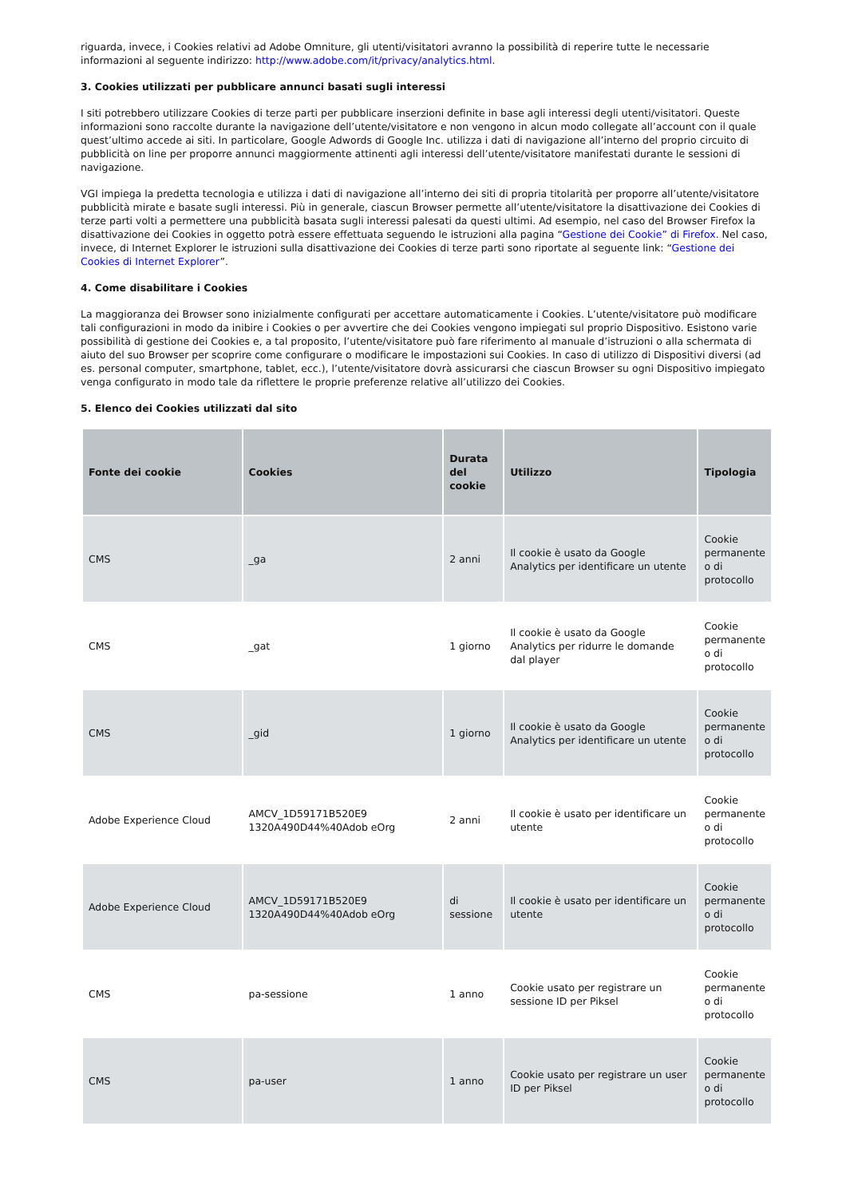riguarda, invece, i Cookies relativi ad Adobe Omniture, gli utenti/visitatori avranno la possibilità di reperire tutte le necessarie informazioni al seguente indirizzo: http://www.adobe.com/it/privacy/analytics.html.
3. Cookies utilizzati per pubblicare annunci basati sugli interessi
I siti potrebbero utilizzare Cookies di terze parti per pubblicare inserzioni definite in base agli interessi degli utenti/visitatori. Queste informazioni sono raccolte durante la navigazione dell’utente/visitatore e non vengono in alcun modo collegate all’account con il quale quest’ultimo accede ai siti. In particolare, Google Adwords di Google Inc. utilizza i dati di navigazione all’interno del proprio circuito di pubblicità on line per proporre annunci maggiormente attinenti agli interessi dell’utente/visitatore manifestati durante le sessioni di navigazione.
VGI impiega la predetta tecnologia e utilizza i dati di navigazione all’interno dei siti di propria titolarità per proporre all’utente/visitatore pubblicità mirate e basate sugli interessi. Più in generale, ciascun Browser permette all’utente/visitatore la disattivazione dei Cookies di terze parti volti a permettere una pubblicità basata sugli interessi palesati da questi ultimi. Ad esempio, nel caso del Browser Firefox la disattivazione dei Cookies in oggetto potrà essere effettuata seguendo le istruzioni alla pagina “Gestione dei Cookie” di Firefox. Nel caso, invece, di Internet Explorer le istruzioni sulla disattivazione dei Cookies di terze parti sono riportate al seguente link: “Gestione dei Cookies di Internet Explorer”.
4. Come disabilitare i Cookies
La maggioranza dei Browser sono inizialmente configurati per accettare automaticamente i Cookies. L’utente/visitatore può modificare tali configurazioni in modo da inibire i Cookies o per avvertire che dei Cookies vengono impiegati sul proprio Dispositivo. Esistono varie possibilità di gestione dei Cookies e, a tal proposito, l’utente/visitatore può fare riferimento al manuale d’istruzioni o alla schermata di aiuto del suo Browser per scoprire come configurare o modificare le impostazioni sui Cookies. In caso di utilizzo di Dispositivi diversi (ad es. personal computer, smartphone, tablet, ecc.), l’utente/visitatore dovrà assicurarsi che ciascun Browser su ogni Dispositivo impiegato venga configurato in modo tale da riflettere le proprie preferenze relative all’utilizzo dei Cookies.
5. Elenco dei Cookies utilizzati dal sito
| Fonte dei cookie | Cookies | Durata del cookie | Utilizzo | Tipologia |
| --- | --- | --- | --- | --- |
| CMS | _ga | 2 anni | Il cookie è usato da Google Analytics per identificare un utente | Cookie permanente o di protocollo |
| CMS | _gat | 1 giorno | Il cookie è usato da Google Analytics per ridurre le domande dal player | Cookie permanente o di protocollo |
| CMS | _gid | 1 giorno | Il cookie è usato da Google Analytics per identificare un utente | Cookie permanente o di protocollo |
| Adobe Experience Cloud | AMCV_1D59171B520E9 1320A490D44%40Adob eOrg | 2 anni | Il cookie è usato per identificare un utente | Cookie permanente o di protocollo |
| Adobe Experience Cloud | AMCV_1D59171B520E9 1320A490D44%40Adob eOrg | di sessione | Il cookie è usato per identificare un utente | Cookie permanente o di protocollo |
| CMS | pa-sessione | 1 anno | Cookie usato per registrare un sessione ID per Piksel | Cookie permanente o di protocollo |
| CMS | pa-user | 1 anno | Cookie usato per registrare un user ID per Piksel | Cookie permanente o di protocollo |